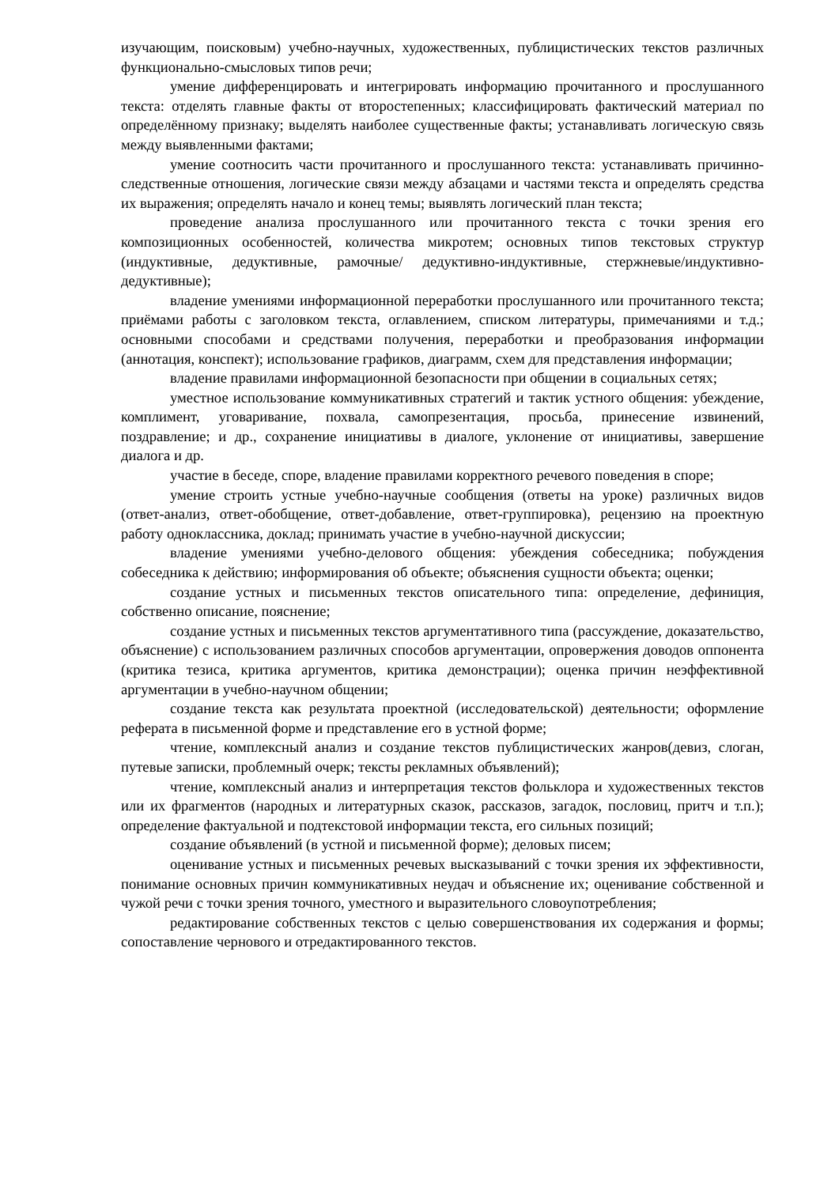изучающим, поисковым) учебно-научных, художественных, публицистических текстов различных функционально-смысловых типов речи;
умение дифференцировать и интегрировать информацию прочитанного и прослушанного текста: отделять главные факты от второстепенных; классифицировать фактический материал по определённому признаку; выделять наиболее существенные факты; устанавливать логическую связь между выявленными фактами;
умение соотносить части прочитанного и прослушанного текста: устанавливать причинно-следственные отношения, логические связи между абзацами и частями текста и определять средства их выражения; определять начало и конец темы; выявлять логический план текста;
проведение анализа прослушанного или прочитанного текста с точки зрения его композиционных особенностей, количества микротем; основных типов текстовых структур (индуктивные, дедуктивные, рамочные/ дедуктивно-индуктивные, стержневые/индуктивно-дедуктивные);
владение умениями информационной переработки прослушанного или прочитанного текста; приёмами работы с заголовком текста, оглавлением, списком литературы, примечаниями и т.д.; основными способами и средствами получения, переработки и преобразования информации (аннотация, конспект); использование графиков, диаграмм, схем для представления информации;
владение правилами информационной безопасности при общении в социальных сетях;
уместное использование коммуникативных стратегий и тактик устного общения: убеждение, комплимент, уговаривание, похвала, самопрезентация, просьба, принесение извинений, поздравление; и др., сохранение инициативы в диалоге, уклонение от инициативы, завершение диалога и др.
участие в беседе, споре, владение правилами корректного речевого поведения в споре;
умение строить устные учебно-научные сообщения (ответы на уроке) различных видов (ответ-анализ, ответ-обобщение, ответ-добавление, ответ-группировка), рецензию на проектную работу одноклассника, доклад; принимать участие в учебно-научной дискуссии;
владение умениями учебно-делового общения: убеждения собеседника; побуждения собеседника к действию; информирования об объекте; объяснения сущности объекта; оценки;
создание устных и письменных текстов описательного типа: определение, дефиниция, собственно описание, пояснение;
создание устных и письменных текстов аргументативного типа (рассуждение, доказательство, объяснение) с использованием различных способов аргументации, опровержения доводов оппонента (критика тезиса, критика аргументов, критика демонстрации); оценка причин неэффективной аргументации в учебно-научном общении;
создание текста как результата проектной (исследовательской) деятельности; оформление реферата в письменной форме и представление его в устной форме;
чтение, комплексный анализ и создание текстов публицистических жанров(девиз, слоган, путевые записки, проблемный очерк; тексты рекламных объявлений);
чтение, комплексный анализ и интерпретация текстов фольклора и художественных текстов или их фрагментов (народных и литературных сказок, рассказов, загадок, пословиц, притч и т.п.); определение фактуальной и подтекстовой информации текста, его сильных позиций;
создание объявлений (в устной и письменной форме); деловых писем;
оценивание устных и письменных речевых высказываний с точки зрения их эффективности, понимание основных причин коммуникативных неудач и объяснение их; оценивание собственной и чужой речи с точки зрения точного, уместного и выразительного словоупотребления;
редактирование собственных текстов с целью совершенствования их содержания и формы; сопоставление чернового и отредактированного текстов.